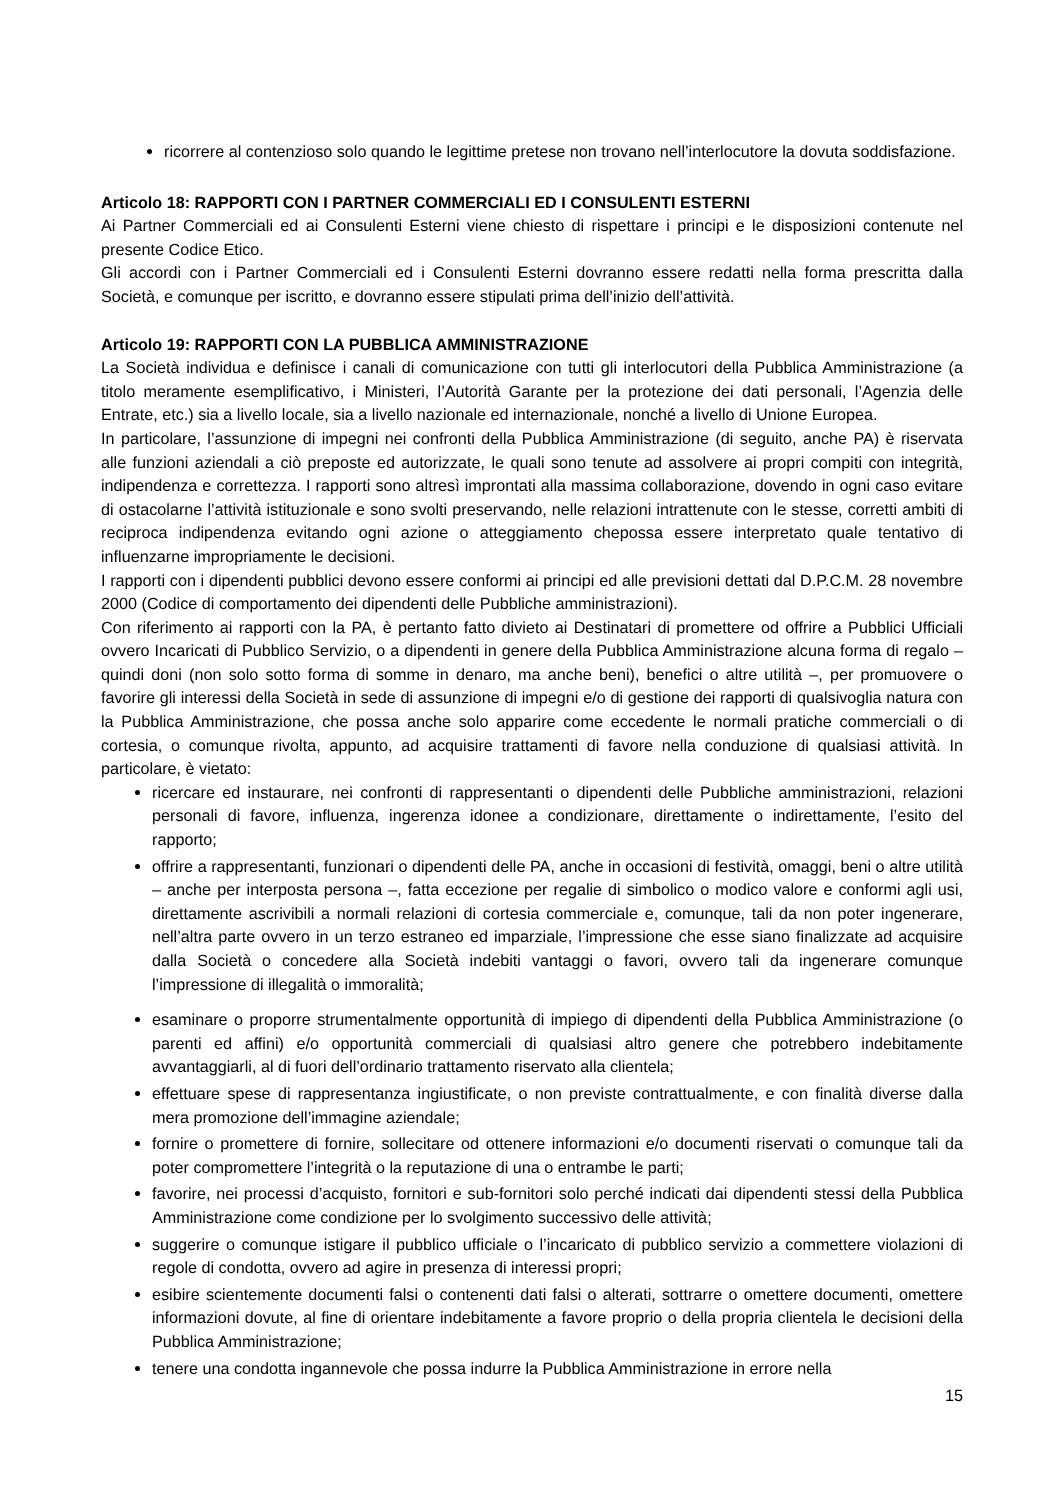ricorrere al contenzioso solo quando le legittime pretese non trovano nell’interlocutore la dovuta soddisfazione.
Articolo 18: RAPPORTI CON I PARTNER COMMERCIALI ED I CONSULENTI ESTERNI
Ai Partner Commerciali ed ai Consulenti Esterni viene chiesto di rispettare i principi e le disposizioni contenute nel presente Codice Etico.
Gli accordi con i Partner Commerciali ed i Consulenti Esterni dovranno essere redatti nella forma prescritta dalla Società, e comunque per iscritto, e dovranno essere stipulati prima dell’inizio dell’attività.
Articolo 19: RAPPORTI CON LA PUBBLICA AMMINISTRAZIONE
La Società individua e definisce i canali di comunicazione con tutti gli interlocutori della Pubblica Amministrazione (a titolo meramente esemplificativo, i Ministeri, l’Autorità Garante per la protezione dei dati personali, l’Agenzia delle Entrate, etc.) sia a livello locale, sia a livello nazionale ed internazionale, nonché a livello di Unione Europea.
In particolare, l’assunzione di impegni nei confronti della Pubblica Amministrazione (di seguito, anche PA) è riservata alle funzioni aziendali a ciò preposte ed autorizzate, le quali sono tenute ad assolvere ai propri compiti con integrità, indipendenza e correttezza. I rapporti sono altresì improntati alla massima collaborazione, dovendo in ogni caso evitare di ostacolarne l’attività istituzionale e sono svolti preservando, nelle relazioni intrattenute con le stesse, corretti ambiti di reciproca indipendenza evitando ogni azione o atteggiamento chepossa essere interpretato quale tentativo di influenzarne impropriamente le decisioni.
I rapporti con i dipendenti pubblici devono essere conformi ai principi ed alle previsioni dettati dal D.P.C.M. 28 novembre 2000 (Codice di comportamento dei dipendenti delle Pubbliche amministrazioni).
Con riferimento ai rapporti con la PA, è pertanto fatto divieto ai Destinatari di promettere od offrire a Pubblici Ufficiali ovvero Incaricati di Pubblico Servizio, o a dipendenti in genere della Pubblica Amministrazione alcuna forma di regalo – quindi doni (non solo sotto forma di somme in denaro, ma anche beni), benefici o altre utilità –, per promuovere o favorire gli interessi della Società in sede di assunzione di impegni e/o di gestione dei rapporti di qualsivoglia natura con la Pubblica Amministrazione, che possa anche solo apparire come eccedente le normali pratiche commerciali o di cortesia, o comunque rivolta, appunto, ad acquisire trattamenti di favore nella conduzione di qualsiasi attività. In particolare, è vietato:
ricercare ed instaurare, nei confronti di rappresentanti o dipendenti delle Pubbliche amministrazioni, relazioni personali di favore, influenza, ingerenza idonee a condizionare, direttamente o indirettamente, l’esito del rapporto;
offrire a rappresentanti, funzionari o dipendenti delle PA, anche in occasioni di festività, omaggi, beni o altre utilità – anche per interposta persona –, fatta eccezione per regalie di simbolico o modico valore e conformi agli usi, direttamente ascrivibili a normali relazioni di cortesia commerciale e, comunque, tali da non poter ingenerare, nell’altra parte ovvero in un terzo estraneo ed imparziale, l’impressione che esse siano finalizzate ad acquisire dalla Società o concedere alla Società indebiti vantaggi o favori, ovvero tali da ingenerare comunque l’impressione di illegalità o immoralità;
esaminare o proporre strumentalmente opportunità di impiego di dipendenti della Pubblica Amministrazione (o parenti ed affini) e/o opportunità commerciali di qualsiasi altro genere che potrebbero indebitamente avvantaggiarli, al di fuori dell’ordinario trattamento riservato alla clientela;
effettuare spese di rappresentanza ingiustificate, o non previste contrattualmente, e con finalità diverse dalla mera promozione dell’immagine aziendale;
fornire o promettere di fornire, sollecitare od ottenere informazioni e/o documenti riservati o comunque tali da poter compromettere l’integrità o la reputazione di una o entrambe le parti;
favorire, nei processi d’acquisto, fornitori e sub-fornitori solo perché indicati dai dipendenti stessi della Pubblica Amministrazione come condizione per lo svolgimento successivo delle attività;
suggerire o comunque istigare il pubblico ufficiale o l’incaricato di pubblico servizio a commettere violazioni di regole di condotta, ovvero ad agire in presenza di interessi propri;
esibire scientemente documenti falsi o contenenti dati falsi o alterati, sottrarre o omettere documenti, omettere informazioni dovute, al fine di orientare indebitamente a favore proprio o della propria clientela le decisioni della Pubblica Amministrazione;
tenere una condotta ingannevole che possa indurre la Pubblica Amministrazione in errore nella
15